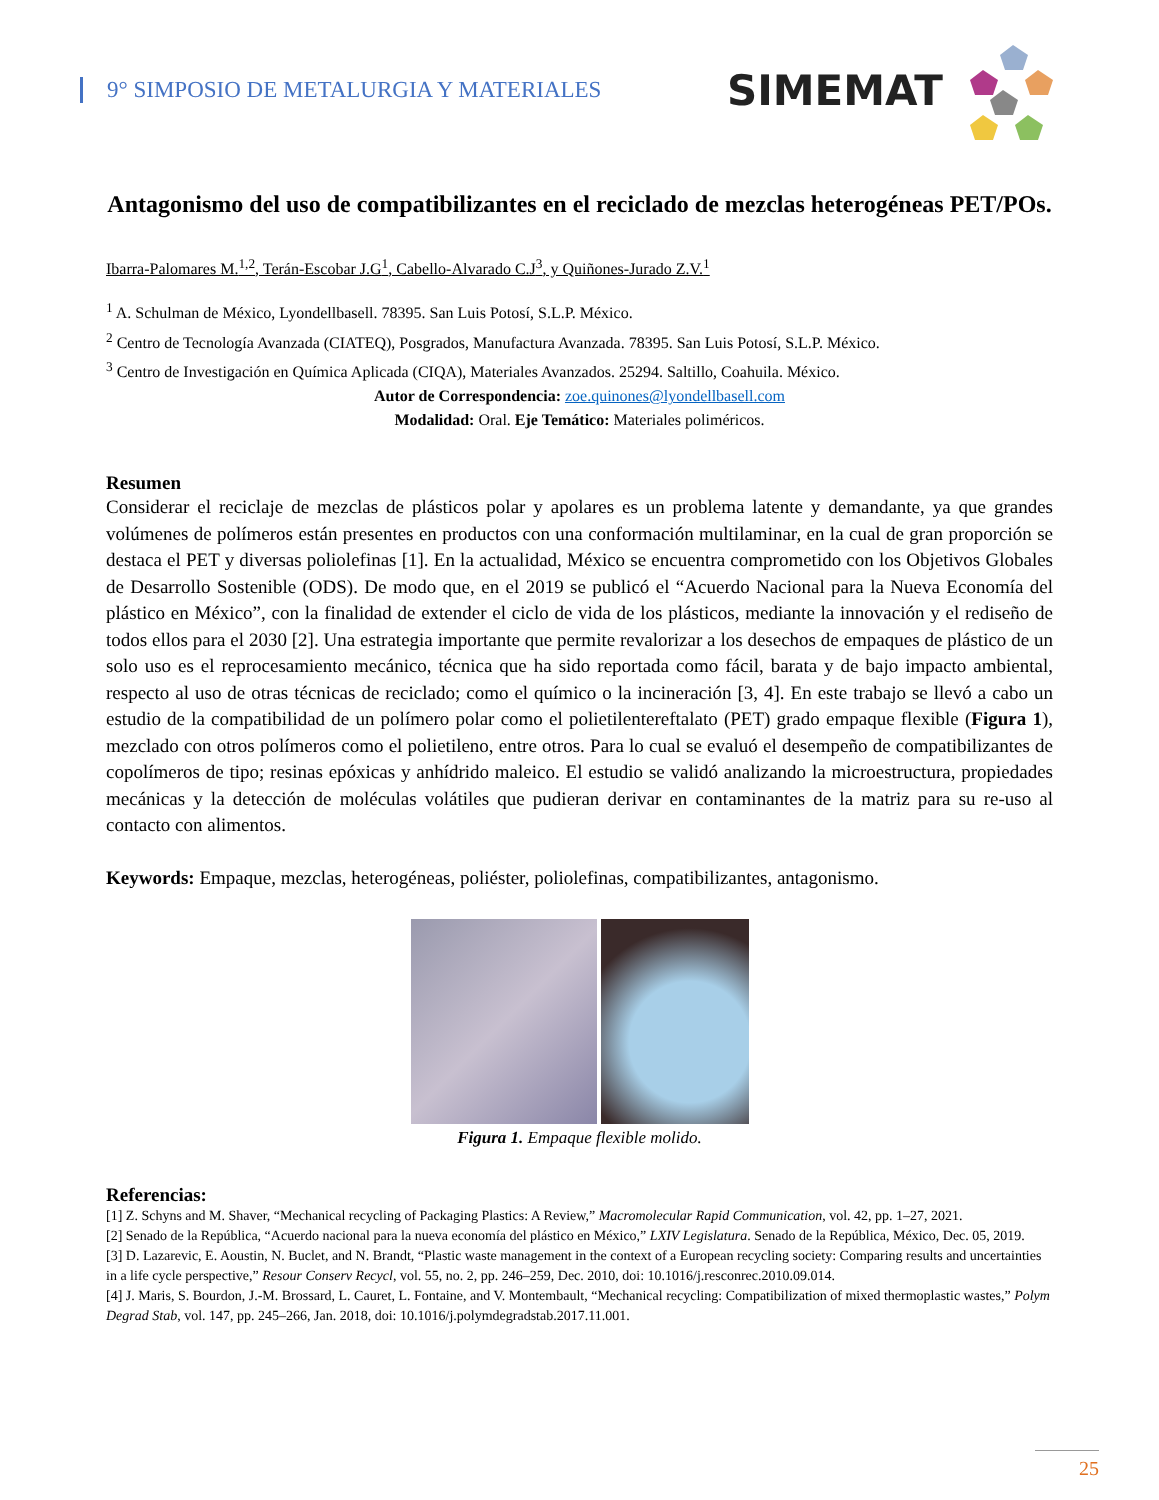9° SIMPOSIO DE METALURGIA Y MATERIALES
SIMEMAT
Antagonismo del uso de compatibilizantes en el reciclado de mezclas heterogéneas PET/POs.
Ibarra-Palomares M.<sup>1,2</sup>, Terán-Escobar J.G<sup>1</sup>, Cabello-Alvarado C.J<sup>3</sup>, y Quiñones-Jurado Z.V.<sup>1</sup>
<sup>1</sup> A. Schulman de México, Lyondellbasell. 78395. San Luis Potosí, S.L.P. México.
<sup>2</sup> Centro de Tecnología Avanzada (CIATEQ), Posgrados, Manufactura Avanzada. 78395. San Luis Potosí, S.L.P. México.
<sup>3</sup> Centro de Investigación en Química Aplicada (CIQA), Materiales Avanzados. 25294. Saltillo, Coahuila. México.
Autor de Correspondencia: zoe.quinones@lyondellbasell.com
Modalidad: Oral. Eje Temático: Materiales poliméricos.
Resumen
Considerar el reciclaje de mezclas de plásticos polar y apolares es un problema latente y demandante, ya que grandes volúmenes de polímeros están presentes en productos con una conformación multilaminar, en la cual de gran proporción se destaca el PET y diversas poliolefinas [1]. En la actualidad, México se encuentra comprometido con los Objetivos Globales de Desarrollo Sostenible (ODS). De modo que, en el 2019 se publicó el “Acuerdo Nacional para la Nueva Economía del plástico en México”, con la finalidad de extender el ciclo de vida de los plásticos, mediante la innovación y el rediseño de todos ellos para el 2030 [2]. Una estrategia importante que permite revalorizar a los desechos de empaques de plástico de un solo uso es el reprocesamiento mecánico, técnica que ha sido reportada como fácil, barata y de bajo impacto ambiental, respecto al uso de otras técnicas de reciclado; como el químico o la incineración [3, 4]. En este trabajo se llevó a cabo un estudio de la compatibilidad de un polímero polar como el polietilentereftalato (PET) grado empaque flexible (Figura 1), mezclado con otros polímeros como el polietileno, entre otros. Para lo cual se evaluó el desempeño de compatibilizantes de copolímeros de tipo; resinas epóxicas y anhídrido maleico. El estudio se validó analizando la microestructura, propiedades mecánicas y la detección de moléculas volátiles que pudieran derivar en contaminantes de la matriz para su re-uso al contacto con alimentos.
Keywords: Empaque, mezclas, heterogéneas, poliéster, poliolefinas, compatibilizantes, antagonismo.
Figura 1. Empaque flexible molido.
Referencias:
[1] Z. Schyns and M. Shaver, “Mechanical recycling of Packaging Plastics: A Review,” Macromolecular Rapid Communication, vol. 42, pp. 1–27, 2021.
[2] Senado de la República, “Acuerdo nacional para la nueva economía del plástico en México,” LXIV Legislatura. Senado de la República, México, Dec. 05, 2019.
[3] D. Lazarevic, E. Aoustin, N. Buclet, and N. Brandt, “Plastic waste management in the context of a European recycling society: Comparing results and uncertainties in a life cycle perspective,” Resour Conserv Recycl, vol. 55, no. 2, pp. 246–259, Dec. 2010, doi: 10.1016/j.resconrec.2010.09.014.
[4] J. Maris, S. Bourdon, J.-M. Brossard, L. Cauret, L. Fontaine, and V. Montembault, “Mechanical recycling: Compatibilization of mixed thermoplastic wastes,” Polym Degrad Stab, vol. 147, pp. 245–266, Jan. 2018, doi: 10.1016/j.polymdegradstab.2017.11.001.
25